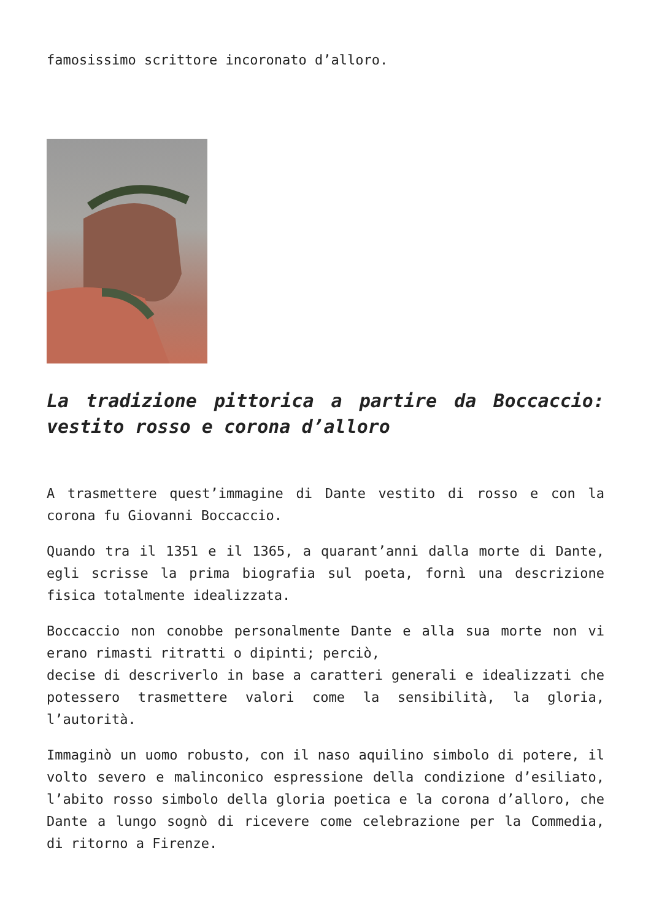famosissimo scrittore incoronato d’alloro.
La tradizione pittorica a partire da Boccaccio: vestito rosso e corona d’alloro
A trasmettere quest’immagine di Dante vestito di rosso e con la corona fu Giovanni Boccaccio.
Quando tra il 1351 e il 1365, a quarant’anni dalla morte di Dante, egli scrisse la prima biografia sul poeta, fornì una descrizione fisica totalmente idealizzata.
Boccaccio non conobbe personalmente Dante e alla sua morte non vi erano rimasti ritratti o dipinti; perciò,
decise di descriverlo in base a caratteri generali e idealizzati che potessero trasmettere valori come la sensibilità, la gloria, l’autorità.
Immaginò un uomo robusto, con il naso aquilino simbolo di potere, il volto severo e malinconico espressione della condizione d’esiliato, l’abito rosso simbolo della gloria poetica e la corona d’alloro, che Dante a lungo sognò di ricevere come celebrazione per la Commedia, di ritorno a Firenze.